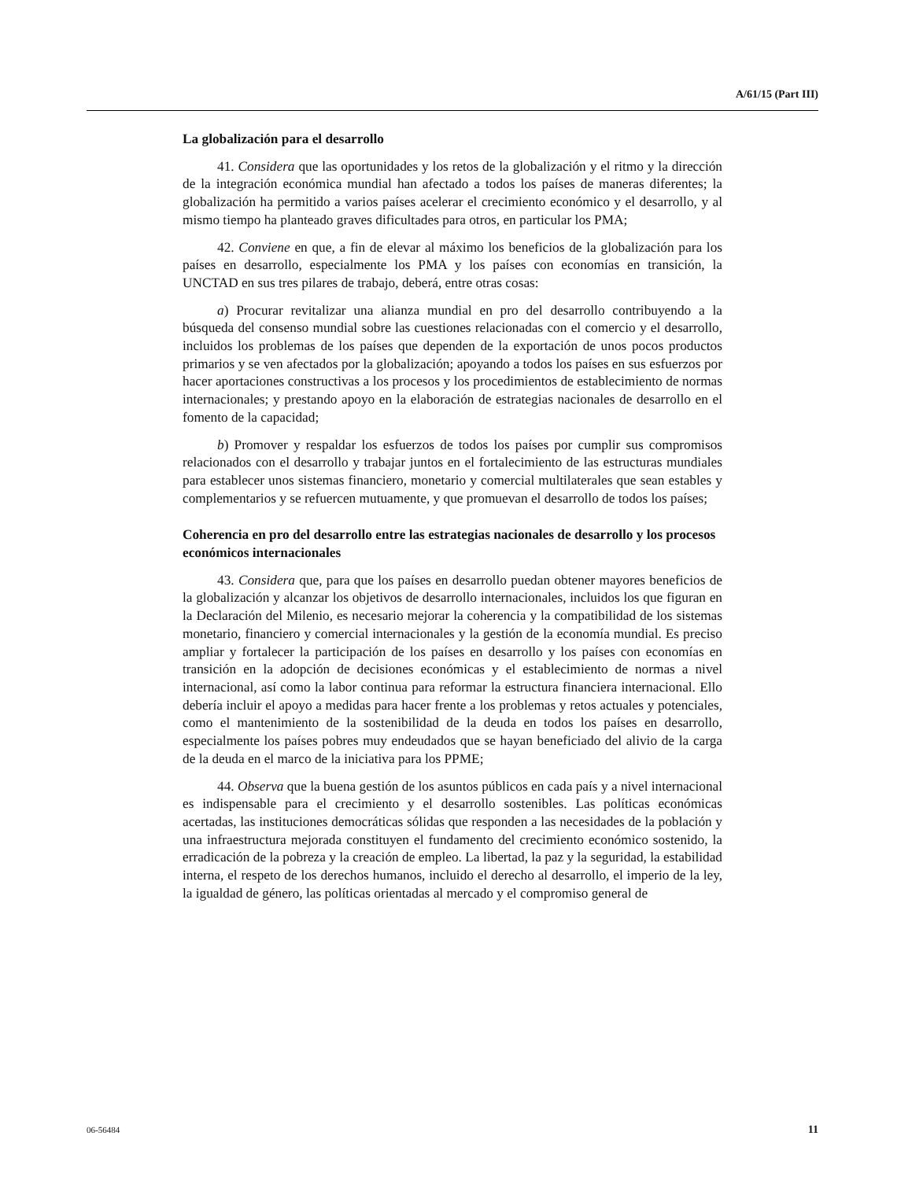A/61/15 (Part III)
La globalización para el desarrollo
41. Considera que las oportunidades y los retos de la globalización y el ritmo y la dirección de la integración económica mundial han afectado a todos los países de maneras diferentes; la globalización ha permitido a varios países acelerar el crecimiento económico y el desarrollo, y al mismo tiempo ha planteado graves dificultades para otros, en particular los PMA;
42. Conviene en que, a fin de elevar al máximo los beneficios de la globalización para los países en desarrollo, especialmente los PMA y los países con economías en transición, la UNCTAD en sus tres pilares de trabajo, deberá, entre otras cosas:
a) Procurar revitalizar una alianza mundial en pro del desarrollo contribuyendo a la búsqueda del consenso mundial sobre las cuestiones relacionadas con el comercio y el desarrollo, incluidos los problemas de los países que dependen de la exportación de unos pocos productos primarios y se ven afectados por la globalización; apoyando a todos los países en sus esfuerzos por hacer aportaciones constructivas a los procesos y los procedimientos de establecimiento de normas internacionales; y prestando apoyo en la elaboración de estrategias nacionales de desarrollo en el fomento de la capacidad;
b) Promover y respaldar los esfuerzos de todos los países por cumplir sus compromisos relacionados con el desarrollo y trabajar juntos en el fortalecimiento de las estructuras mundiales para establecer unos sistemas financiero, monetario y comercial multilaterales que sean estables y complementarios y se refuercen mutuamente, y que promuevan el desarrollo de todos los países;
Coherencia en pro del desarrollo entre las estrategias nacionales de desarrollo y los procesos económicos internacionales
43. Considera que, para que los países en desarrollo puedan obtener mayores beneficios de la globalización y alcanzar los objetivos de desarrollo internacionales, incluidos los que figuran en la Declaración del Milenio, es necesario mejorar la coherencia y la compatibilidad de los sistemas monetario, financiero y comercial internacionales y la gestión de la economía mundial. Es preciso ampliar y fortalecer la participación de los países en desarrollo y los países con economías en transición en la adopción de decisiones económicas y el establecimiento de normas a nivel internacional, así como la labor continua para reformar la estructura financiera internacional. Ello debería incluir el apoyo a medidas para hacer frente a los problemas y retos actuales y potenciales, como el mantenimiento de la sostenibilidad de la deuda en todos los países en desarrollo, especialmente los países pobres muy endeudados que se hayan beneficiado del alivio de la carga de la deuda en el marco de la iniciativa para los PPME;
44. Observa que la buena gestión de los asuntos públicos en cada país y a nivel internacional es indispensable para el crecimiento y el desarrollo sostenibles. Las políticas económicas acertadas, las instituciones democráticas sólidas que responden a las necesidades de la población y una infraestructura mejorada constituyen el fundamento del crecimiento económico sostenido, la erradicación de la pobreza y la creación de empleo. La libertad, la paz y la seguridad, la estabilidad interna, el respeto de los derechos humanos, incluido el derecho al desarrollo, el imperio de la ley, la igualdad de género, las políticas orientadas al mercado y el compromiso general de
06-56484 11